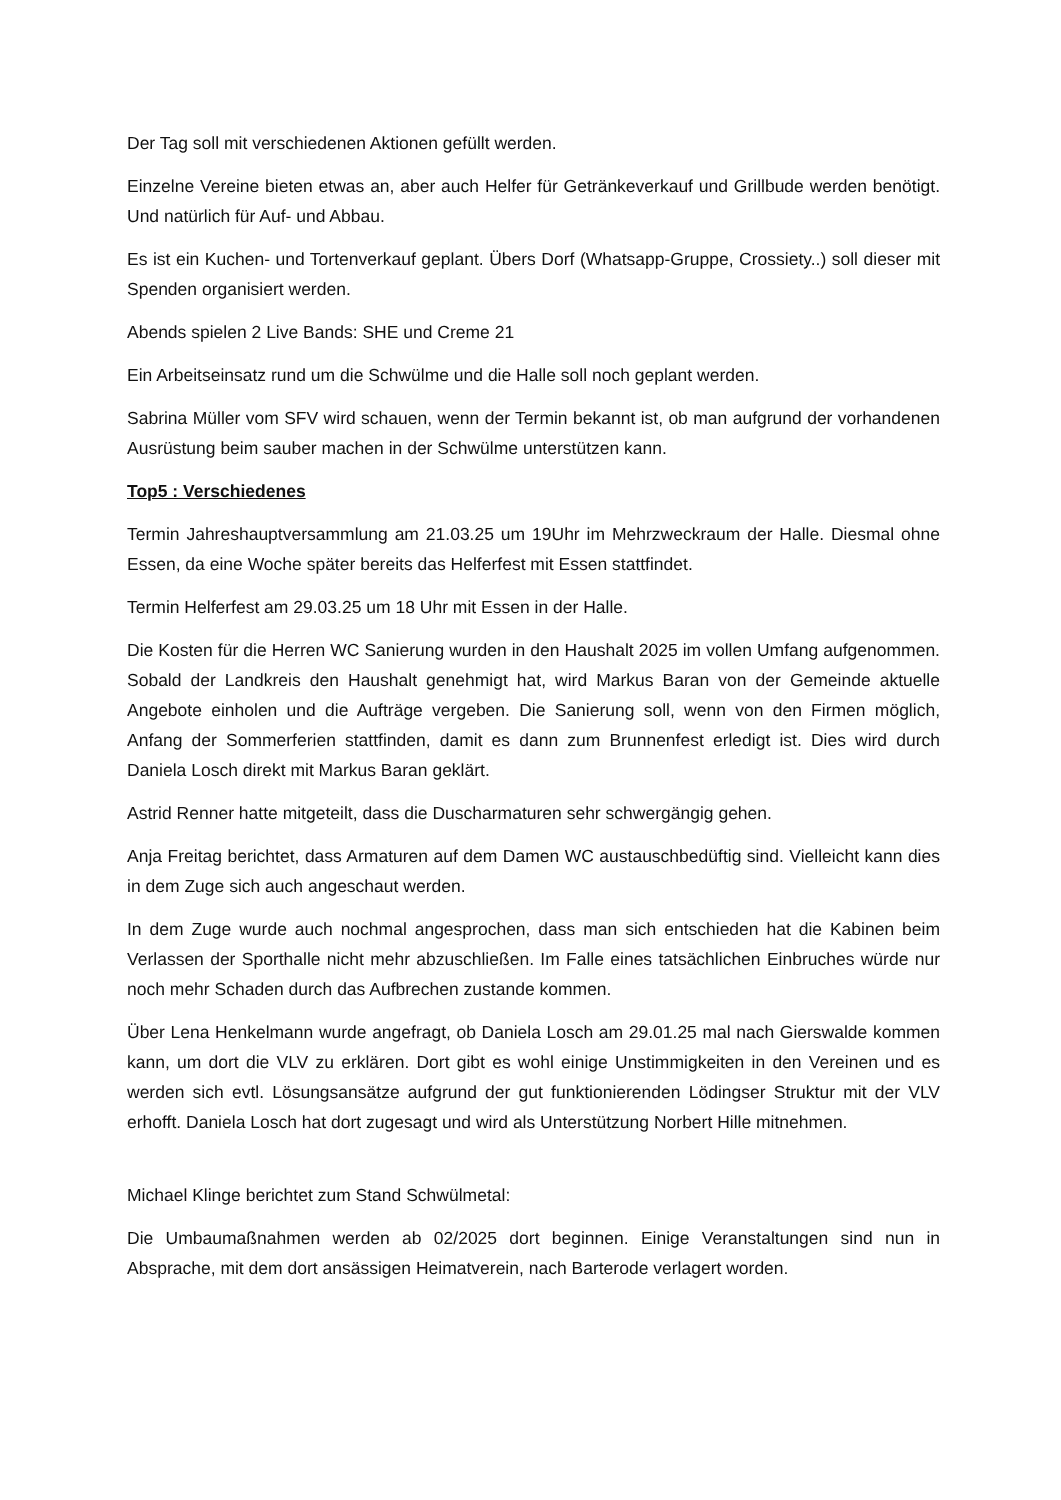Der Tag soll mit verschiedenen Aktionen gefüllt werden.
Einzelne Vereine bieten etwas an, aber auch Helfer für Getränkeverkauf und Grillbude werden benötigt. Und natürlich für Auf- und Abbau.
Es ist ein Kuchen- und Tortenverkauf geplant. Übers Dorf (Whatsapp-Gruppe, Crossiety..) soll dieser mit Spenden organisiert werden.
Abends spielen 2 Live Bands: SHE und Creme 21
Ein Arbeitseinsatz rund um die Schwülme und die Halle soll noch geplant werden.
Sabrina Müller vom SFV wird schauen, wenn der Termin bekannt ist, ob man aufgrund der vorhandenen Ausrüstung beim sauber machen in der Schwülme unterstützen kann.
Top5 : Verschiedenes
Termin Jahreshauptversammlung am 21.03.25 um 19Uhr im Mehrzweckraum der Halle. Diesmal ohne Essen, da eine Woche später bereits das Helferfest mit Essen stattfindet.
Termin Helferfest am 29.03.25 um 18 Uhr mit Essen in der Halle.
Die Kosten für die Herren WC Sanierung wurden in den Haushalt 2025 im vollen Umfang aufgenommen. Sobald der Landkreis den Haushalt genehmigt hat, wird Markus Baran von der Gemeinde aktuelle Angebote einholen und die Aufträge vergeben. Die Sanierung soll, wenn von den Firmen möglich, Anfang der Sommerferien stattfinden, damit es dann zum Brunnenfest erledigt ist. Dies wird durch Daniela Losch direkt mit Markus Baran geklärt.
Astrid Renner hatte mitgeteilt, dass die Duscharmaturen sehr schwergängig gehen.
Anja Freitag berichtet, dass Armaturen auf dem Damen WC austauschbedüftig sind. Vielleicht kann dies in dem Zuge sich auch angeschaut werden.
In dem Zuge wurde auch nochmal angesprochen, dass man sich entschieden hat die Kabinen beim Verlassen der Sporthalle nicht mehr abzuschließen. Im Falle eines tatsächlichen Einbruches würde nur noch mehr Schaden durch das Aufbrechen zustande kommen.
Über Lena Henkelmann wurde angefragt, ob Daniela Losch am 29.01.25 mal nach Gierswalde kommen kann, um dort die VLV zu erklären. Dort gibt es wohl einige Unstimmigkeiten in den Vereinen und es werden sich evtl. Lösungsansätze aufgrund der gut funktionierenden Lödingser Struktur mit der VLV erhofft. Daniela Losch hat dort zugesagt und wird als Unterstützung Norbert Hille mitnehmen.
Michael Klinge berichtet zum Stand Schwülmetal:
Die Umbaumaßnahmen werden ab 02/2025 dort beginnen. Einige Veranstaltungen sind nun in Absprache, mit dem dort ansässigen Heimatverein, nach Barterode verlagert worden.